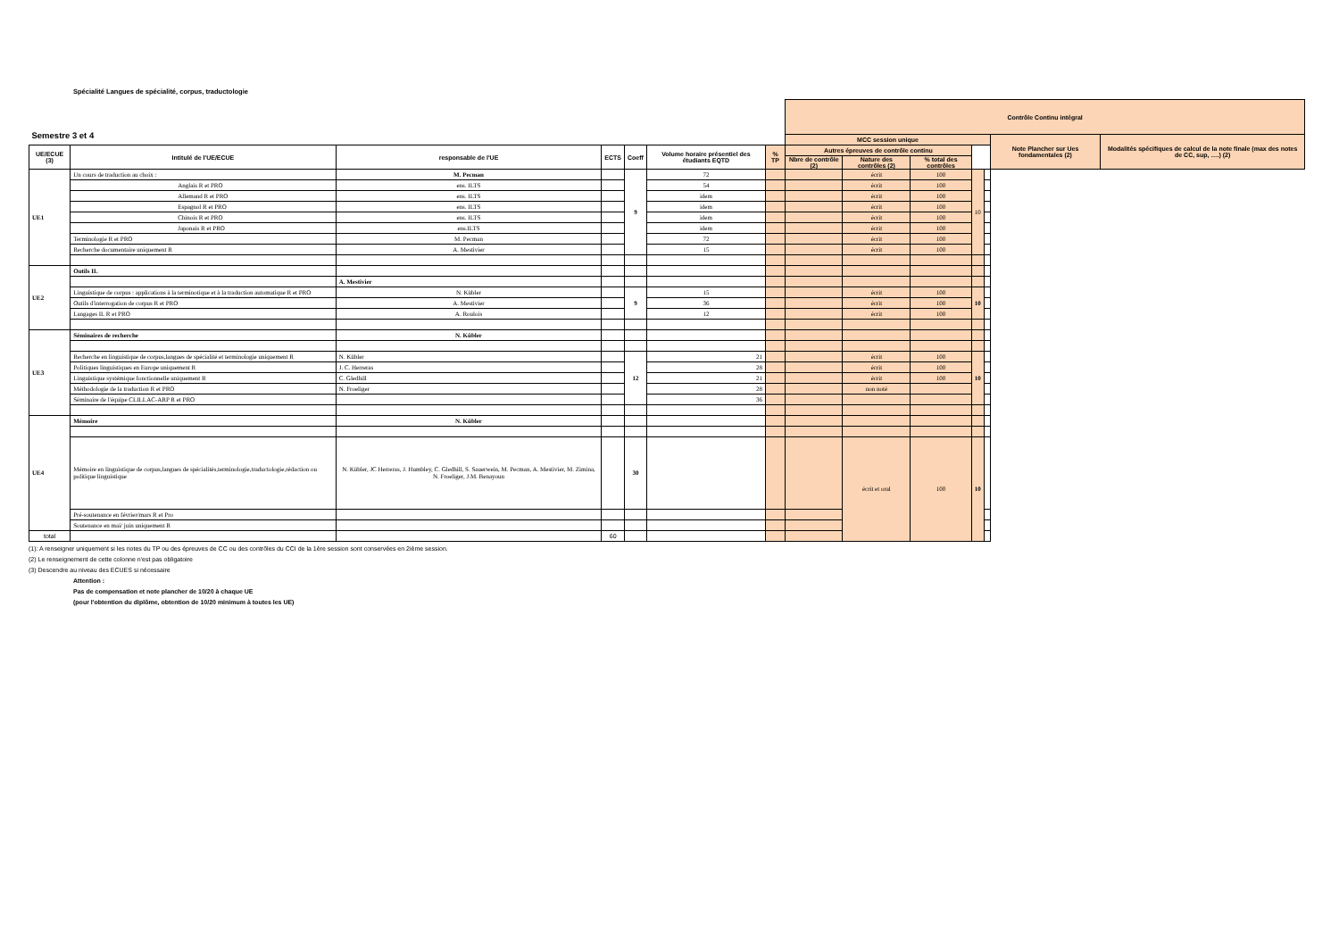Spécialité Langues de spécialité, corpus, traductologie
| Semestre 3 et 4 | | | | | | | Contrôle Continu intégral | | | | | | |
| | | | | | | | MCC session unique | | | | | Note Plancher sur Ues fondamentales (2) | Modalités spécifiques de calcul de la note finale (max des notes de CC, sup, ….) (2) |
| UE/ECUE (3) | Intitulé de l'UE/ECUE | responsable de l'UE | ECTS | Coeff | Volume horaire présentiel des étudiants EQTD | % TP | Autres épreuves de contrôle continu | | | | | | |
| | | | | | | | Nbre de contrôle (2) | Nature des contrôles (2) | % total des contrôles | | | | |
| UE1 | Un cours de traduction au choix : | M. Pecman | | 9 | 72 | | | écrit | 100 | 10 | | | |
| | Anglais R et PRO | ens. ILTS | | | 54 | | | écrit | 100 | | | | |
| | Allemand R et PRO | ens. ILTS | | | idem | | | écrit | 100 | | | | |
| | Espagnol R et PRO | ens. ILTS | | | idem | | | écrit | 100 | | | | |
| | Chinois R et PRO | ens. ILTS | | | idem | | | écrit | 100 | | | | |
| | Japonais R et PRO | ens.ILTS | | | idem | | | écrit | 100 | | | | |
| | Terminologie R et PRO | M. Pecman | | | 72 | | | écrit | 100 | | | | |
| | Recherche documentaire uniquement R | A. Mestivier | | | 15 | | | écrit | 100 | | | | |
| UE2 | Outils IL | | | | | | | | | | | | |
| | | A. Mestivier | | | | | | | | | | | |
| | Linguistique de corpus : applications à la terminotique et à la traduction automatique R et PRO | N. Kübler | | 9 | 15 | | | écrit | 100 | 10 | | | |
| | Outils d'interrogation de corpus R et PRO | A. Mestivier | | | 36 | | | écrit | 100 | | | | |
| | Langages IL R et PRO | A. Roulois | | | 12 | | | écrit | 100 | | | | |
| UE3 | Séminaires de recherche | N. Kübler | | | | | | | | | | | |
| | Recherche en linguistique de corpus,langues de spécialité et terminologie uniquement R | N. Kübler | | 12 | 21 | | | écrit | 100 | 10 | | | |
| | Politiques linguistiques en Europe uniquement R | J. C. Herreras | | | 28 | | | écrit | 100 | | | | |
| | Linguistique systémique fonctionnelle uniquement R | C. Gledhill | | | 21 | | | écrit | 100 | | | | |
| | Méthodologie de la traduction R et PRO | N. Froeliger | | | 28 | | | non noté | | | | | |
| | Séminaire de l'équipe CLILLAC-ARP R et PRO | | | | 36 | | | | | | | | |
| UE4 | Mémoire | N. Kübler | | | | | | | | | | | |
| | Mémoire en linguistique de corpus,langues de spécialités,terminologie,traductologie,rédaction ou politique linguistique | N. Kübler, JC Herreras, J. Humbley, C. Gledhill, S. Sauerwein, M. Pecman, A. Mestivier, M. Zimina, N. Froeliger, J.M. Benayoun | | 30 | | | | écrit et oral | 100 | 10 | | | |
| | Pré-soutenance en février/mars R et Pro | | | | | | | | | | | | |
| | Soutenance en mai/ juin uniquement R | | | | | | | | | | | | |
| total | | | 60 | | | | | | | | | | |
(1): A renseigner uniquement si les notes du TP ou des épreuves de CC ou des contrôles du CCI de la 1ère session sont conservées en 2ième session.
(2) Le renseignement de cette colonne n'est pas obligatoire
(3) Descendre au niveau des ECUES si nécessaire
Attention :
Pas de compensation et note plancher de 10/20 à chaque UE
(pour l'obtention du diplôme, obtention de 10/20 minimum à toutes les UE)